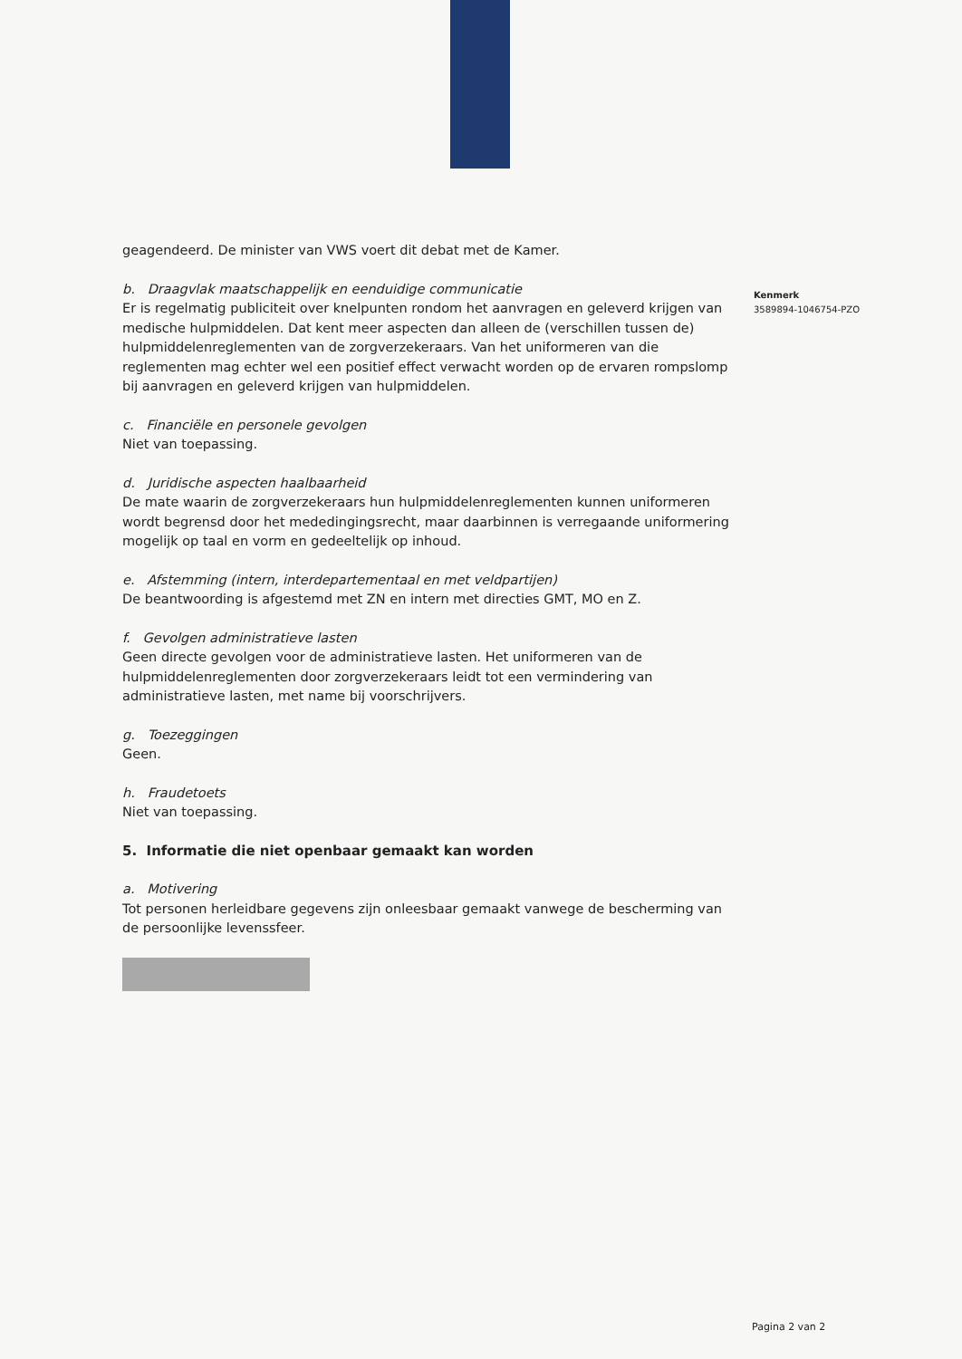Kenmerk
3589894-1046754-PZO
geagendeerd. De minister van VWS voert dit debat met de Kamer.
b. Draagvlak maatschappelijk en eenduidige communicatie
Er is regelmatig publiciteit over knelpunten rondom het aanvragen en geleverd krijgen van medische hulpmiddelen. Dat kent meer aspecten dan alleen de (verschillen tussen de) hulpmiddelenreglementen van de zorgverzekeraars. Van het uniformeren van die reglementen mag echter wel een positief effect verwacht worden op de ervaren rompslomp bij aanvragen en geleverd krijgen van hulpmiddelen.
c. Financiële en personele gevolgen
Niet van toepassing.
d. Juridische aspecten haalbaarheid
De mate waarin de zorgverzekeraars hun hulpmiddelenreglementen kunnen uniformeren wordt begrensd door het mededingingsrecht, maar daarbinnen is verregaande uniformering mogelijk op taal en vorm en gedeeltelijk op inhoud.
e. Afstemming (intern, interdepartementaal en met veldpartijen)
De beantwoording is afgestemd met ZN en intern met directies GMT, MO en Z.
f. Gevolgen administratieve lasten
Geen directe gevolgen voor de administratieve lasten. Het uniformeren van de hulpmiddelenreglementen door zorgverzekeraars leidt tot een vermindering van administratieve lasten, met name bij voorschrijvers.
g. Toezeggingen
Geen.
h. Fraudetoets
Niet van toepassing.
5. Informatie die niet openbaar gemaakt kan worden
a. Motivering
Tot personen herleidbare gegevens zijn onleesbaar gemaakt vanwege de bescherming van de persoonlijke levenssfeer.
Pagina 2 van 2